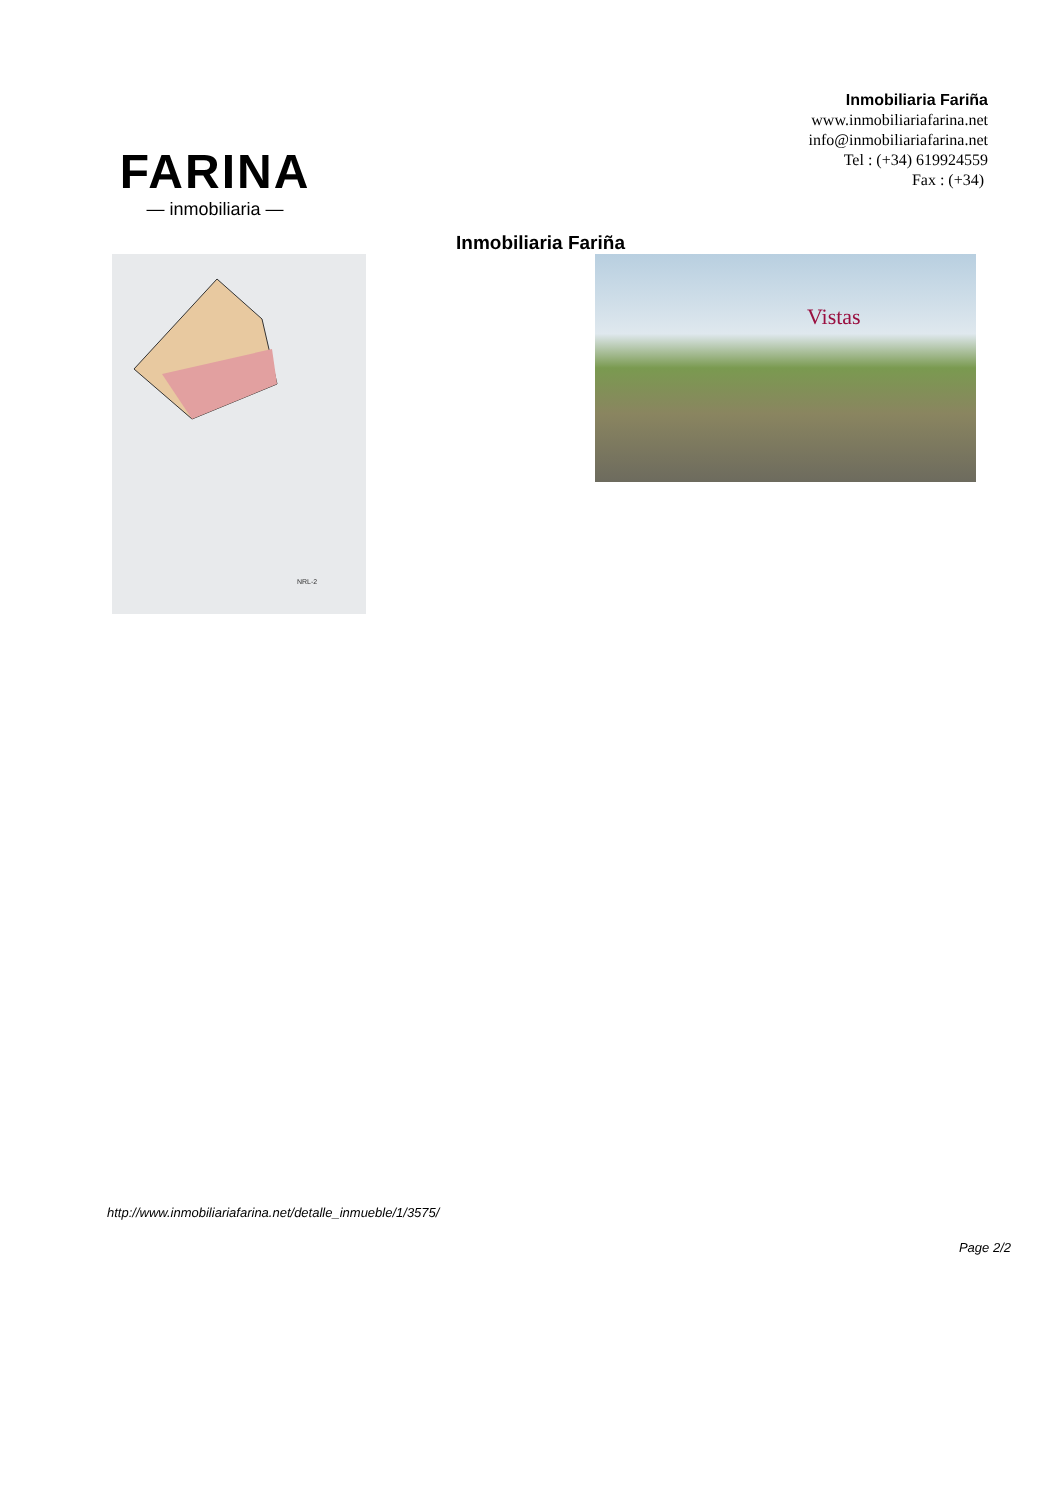FARINA
— inmobiliaria —
Inmobiliaria Fariña
www.inmobiliariafarina.net
info@inmobiliariafarina.net
Tel : (+34) 619924559
Fax : (+34)
Inmobiliaria Fariña
NRL-2
Vistas
http://www.inmobiliariafarina.net/detalle_inmueble/1/3575/
Page 2/2